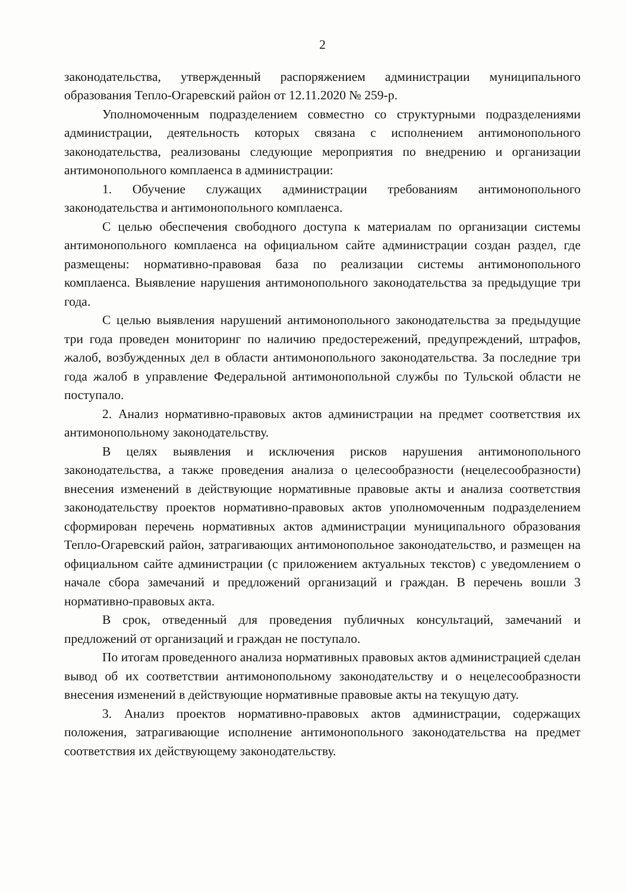2
законодательства, утвержденный распоряжением администрации муниципального образования Тепло-Огаревский район от 12.11.2020 № 259-р.
Уполномоченным подразделением совместно со структурными подразделениями администрации, деятельность которых связана с исполнением антимонопольного законодательства, реализованы следующие мероприятия по внедрению и организации антимонопольного комплаенса в администрации:
1. Обучение служащих администрации требованиям антимонопольного законодательства и антимонопольного комплаенса.
С целью обеспечения свободного доступа к материалам по организации системы антимонопольного комплаенса на официальном сайте администрации создан раздел, где размещены: нормативно-правовая база по реализации системы антимонопольного комплаенса. Выявление нарушения антимонопольного законодательства за предыдущие три года.
С целью выявления нарушений антимонопольного законодательства за предыдущие три года проведен мониторинг по наличию предостережений, предупреждений, штрафов, жалоб, возбужденных дел в области антимонопольного законодательства. За последние три года жалоб в управление Федеральной антимонопольной службы по Тульской области не поступало.
2. Анализ нормативно-правовых актов администрации на предмет соответствия их антимонопольному законодательству.
В целях выявления и исключения рисков нарушения антимонопольного законодательства, а также проведения анализа о целесообразности (нецелесообразности) внесения изменений в действующие нормативные правовые акты и анализа соответствия законодательству проектов нормативно-правовых актов уполномоченным подразделением сформирован перечень нормативных актов администрации муниципального образования Тепло-Огаревский район, затрагивающих антимонопольное законодательство, и размещен на официальном сайте администрации (с приложением актуальных текстов) с уведомлением о начале сбора замечаний и предложений организаций и граждан. В перечень вошли 3 нормативно-правовых акта.
В срок, отведенный для проведения публичных консультаций, замечаний и предложений от организаций и граждан не поступало.
По итогам проведенного анализа нормативных правовых актов администрацией сделан вывод об их соответствии антимонопольному законодательству и о нецелесообразности внесения изменений в действующие нормативные правовые акты на текущую дату.
3. Анализ проектов нормативно-правовых актов администрации, содержащих положения, затрагивающие исполнение антимонопольного законодательства на предмет соответствия их действующему законодательству.